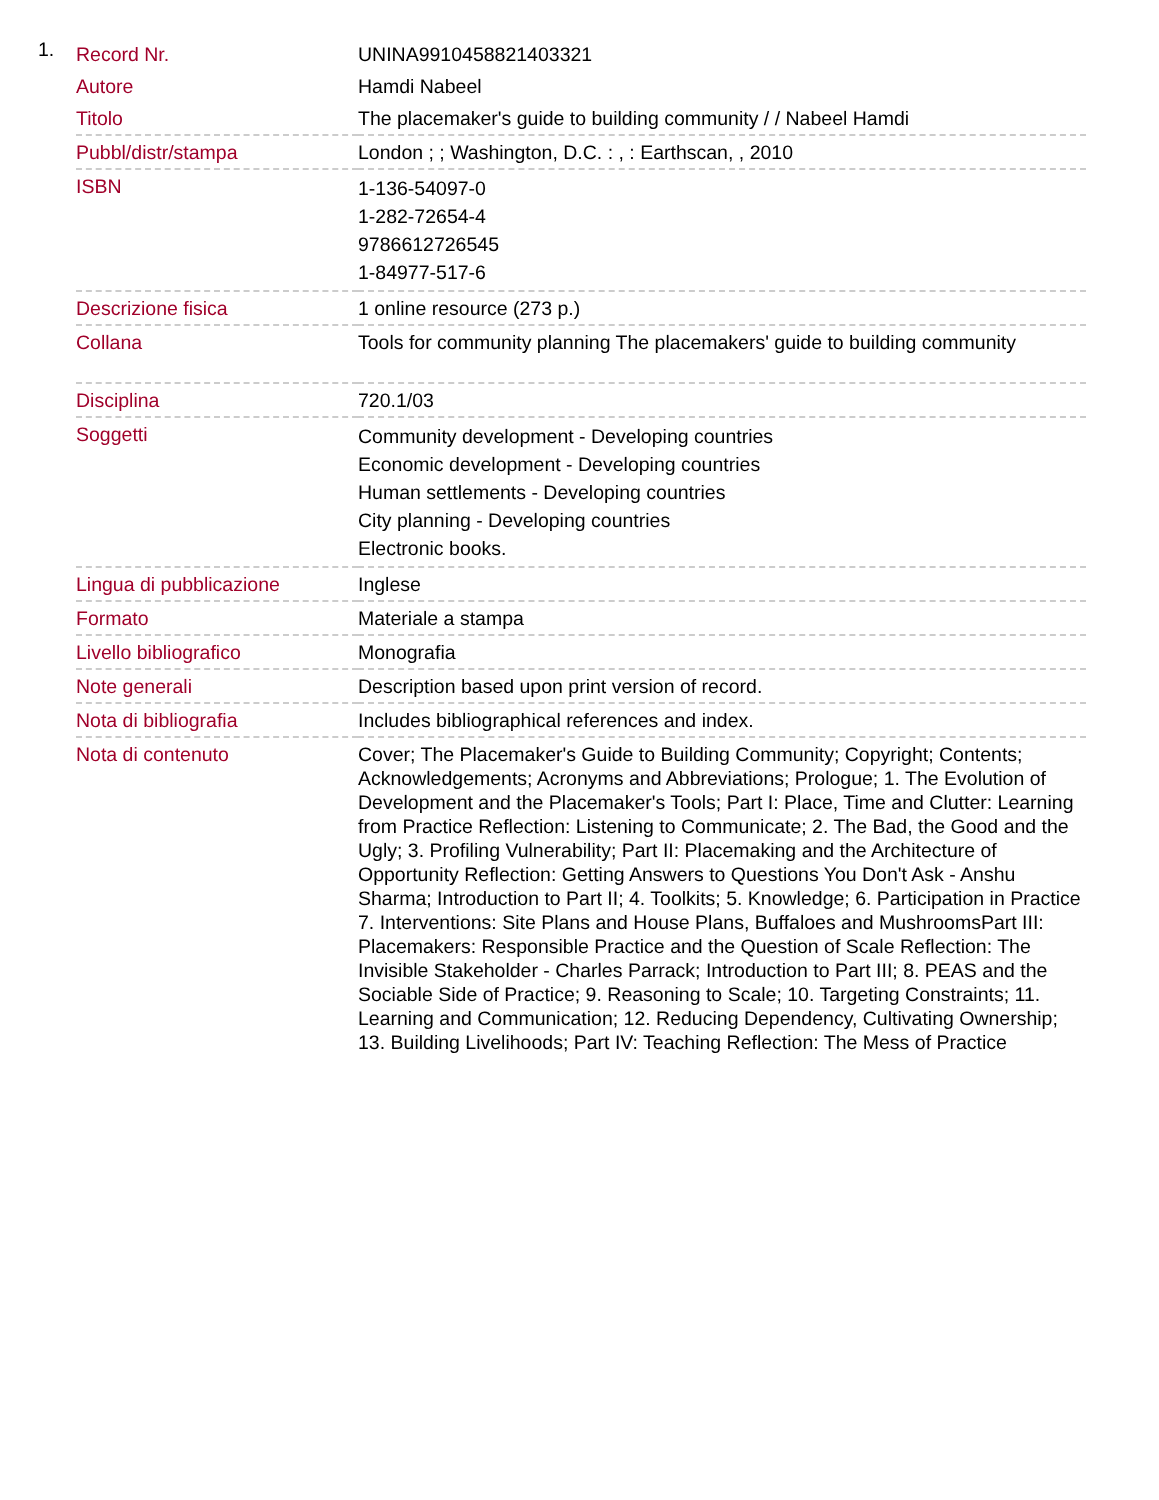1.
| Record Nr. | UNINA9910458821403321 |
| Autore | Hamdi Nabeel |
| Titolo | The placemaker's guide to building community / / Nabeel Hamdi |
| Pubbl/distr/stampa | London ; ; Washington, D.C. : , : Earthscan, , 2010 |
| ISBN | 1-136-54097-0 1-282-72654-4 9786612726545 1-84977-517-6 |
| Descrizione fisica | 1 online resource (273 p.) |
| Collana | Tools for community planning The placemakers' guide to building community |
| Disciplina | 720.1/03 |
| Soggetti | Community development - Developing countries Economic development - Developing countries Human settlements - Developing countries City planning - Developing countries Electronic books. |
| Lingua di pubblicazione | Inglese |
| Formato | Materiale a stampa |
| Livello bibliografico | Monografia |
| Note generali | Description based upon print version of record. |
| Nota di bibliografia | Includes bibliographical references and index. |
| Nota di contenuto | Cover; The Placemaker's Guide to Building Community; Copyright; Contents; Acknowledgements; Acronyms and Abbreviations; Prologue; 1. The Evolution of Development and the Placemaker's Tools; Part I: Place, Time and Clutter: Learning from Practice Reflection: Listening to Communicate; 2. The Bad, the Good and the Ugly; 3. Profiling Vulnerability; Part II: Placemaking and the Architecture of Opportunity Reflection: Getting Answers to Questions You Don't Ask - Anshu Sharma; Introduction to Part II; 4. Toolkits; 5. Knowledge; 6. Participation in Practice 7. Interventions: Site Plans and House Plans, Buffaloes and MushroomsPart III: Placemakers: Responsible Practice and the Question of Scale Reflection: The Invisible Stakeholder - Charles Parrack; Introduction to Part III; 8. PEAS and the Sociable Side of Practice; 9. Reasoning to Scale; 10. Targeting Constraints; 11. Learning and Communication; 12. Reducing Dependency, Cultivating Ownership; 13. Building Livelihoods; Part IV: Teaching Reflection: The Mess of Practice |